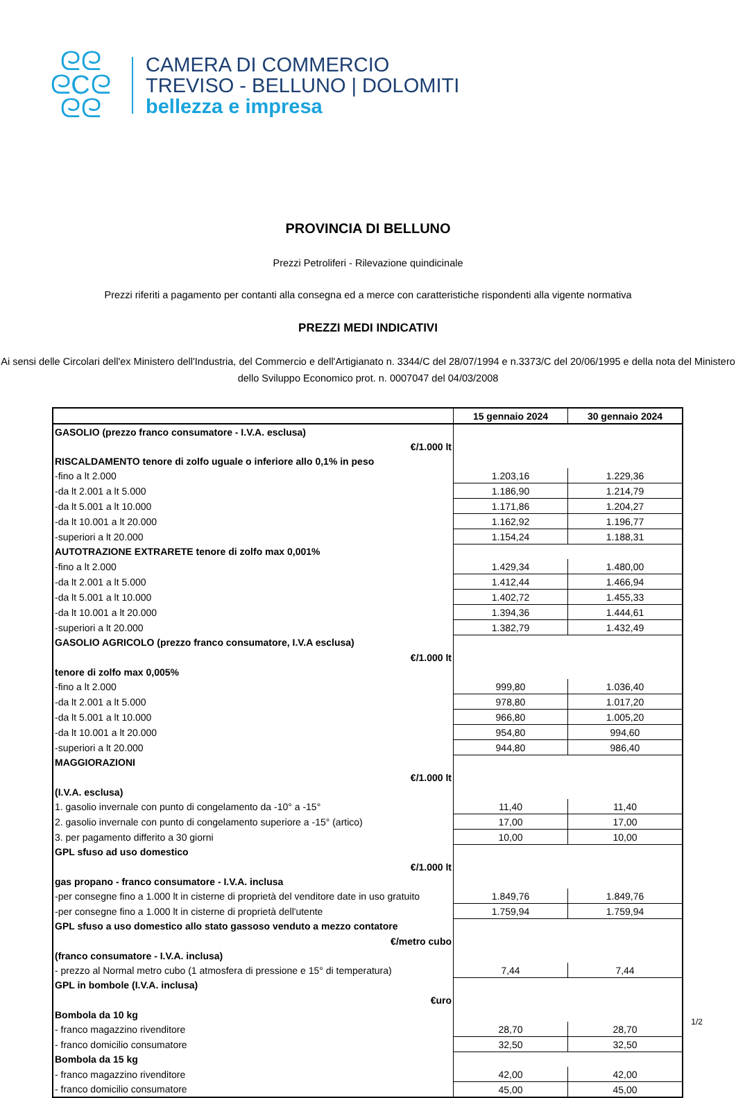ᘓᘓ
ᘓCᘓ
ᘓᘓ
CAMERA DI COMMERCIO
TREVISO - BELLUNO | DOLOMITI
bellezza e impresa
PROVINCIA DI BELLUNO
Prezzi Petroliferi - Rilevazione quindicinale
Prezzi riferiti a pagamento per contanti alla consegna ed a merce con caratteristiche rispondenti alla vigente normativa
PREZZI MEDI INDICATIVI
Ai sensi delle Circolari dell'ex Ministero dell'Industria, del Commercio e dell'Artigianato n. 3344/C del 28/07/1994 e n.3373/C del 20/06/1995 e della nota del Ministero dello Sviluppo Economico prot. n. 0007047 del 04/03/2008
| | 15 gennaio 2024 | 30 gennaio 2024 |
| --- | --- | --- |
| GASOLIO (prezzo franco consumatore - I.V.A. esclusa) | | |
| €/1.000 lt | | |
| RISCALDAMENTO tenore di zolfo uguale o inferiore allo 0,1% in peso | | |
| -fino a lt 2.000 | 1.203,16 | 1.229,36 |
| -da lt 2.001 a lt 5.000 | 1.186,90 | 1.214,79 |
| -da lt 5.001 a lt 10.000 | 1.171,86 | 1.204,27 |
| -da lt 10.001 a lt 20.000 | 1.162,92 | 1.196,77 |
| -superiori a lt 20.000 | 1.154,24 | 1.188,31 |
| AUTOTRAZIONE EXTRARETE tenore di zolfo max 0,001% | | |
| -fino a lt 2.000 | 1.429,34 | 1.480,00 |
| -da lt 2.001 a lt 5.000 | 1.412,44 | 1.466,94 |
| -da lt 5.001 a lt 10.000 | 1.402,72 | 1.455,33 |
| -da lt 10.001 a lt 20.000 | 1.394,36 | 1.444,61 |
| -superiori a lt 20.000 | 1.382,79 | 1.432,49 |
| GASOLIO AGRICOLO (prezzo franco consumatore, I.V.A esclusa) | | |
| €/1.000 lt | | |
| tenore di zolfo max 0,005% | | |
| -fino a lt 2.000 | 999,80 | 1.036,40 |
| -da lt 2.001 a lt 5.000 | 978,80 | 1.017,20 |
| -da lt 5.001 a lt 10.000 | 966,80 | 1.005,20 |
| -da lt 10.001 a lt 20.000 | 954,80 | 994,60 |
| -superiori a lt 20.000 | 944,80 | 986,40 |
| MAGGIORAZIONI | | |
| €/1.000 lt | | |
| (I.V.A. esclusa) | | |
| 1. gasolio invernale con punto di congelamento da -10° a -15° | 11,40 | 11,40 |
| 2. gasolio invernale con punto di congelamento superiore a -15° (artico) | 17,00 | 17,00 |
| 3. per pagamento differito a 30 giorni | 10,00 | 10,00 |
| GPL sfuso ad uso domestico | | |
| €/1.000 lt | | |
| gas propano - franco consumatore - I.V.A. inclusa | | |
| -per consegne fino a 1.000 lt in cisterne di proprietà del venditore date in uso gratuito | 1.849,76 | 1.849,76 |
| -per consegne fino a 1.000 lt in cisterne di proprietà dell'utente | 1.759,94 | 1.759,94 |
| GPL sfuso a uso domestico allo stato gassoso venduto a mezzo contatore | | |
| €/metro cubo | | |
| (franco consumatore - I.V.A. inclusa) | | |
| - prezzo al Normal metro cubo (1 atmosfera di pressione e 15° di temperatura) | 7,44 | 7,44 |
| GPL in bombole (I.V.A. inclusa) | | |
| €uro | | |
| Bombola da 10 kg | | |
| - franco magazzino rivenditore | 28,70 | 28,70 |
| - franco domicilio consumatore | 32,50 | 32,50 |
| Bombola da 15 kg | | |
| - franco magazzino rivenditore | 42,00 | 42,00 |
| - franco domicilio consumatore | 45,00 | 45,00 |
1/2